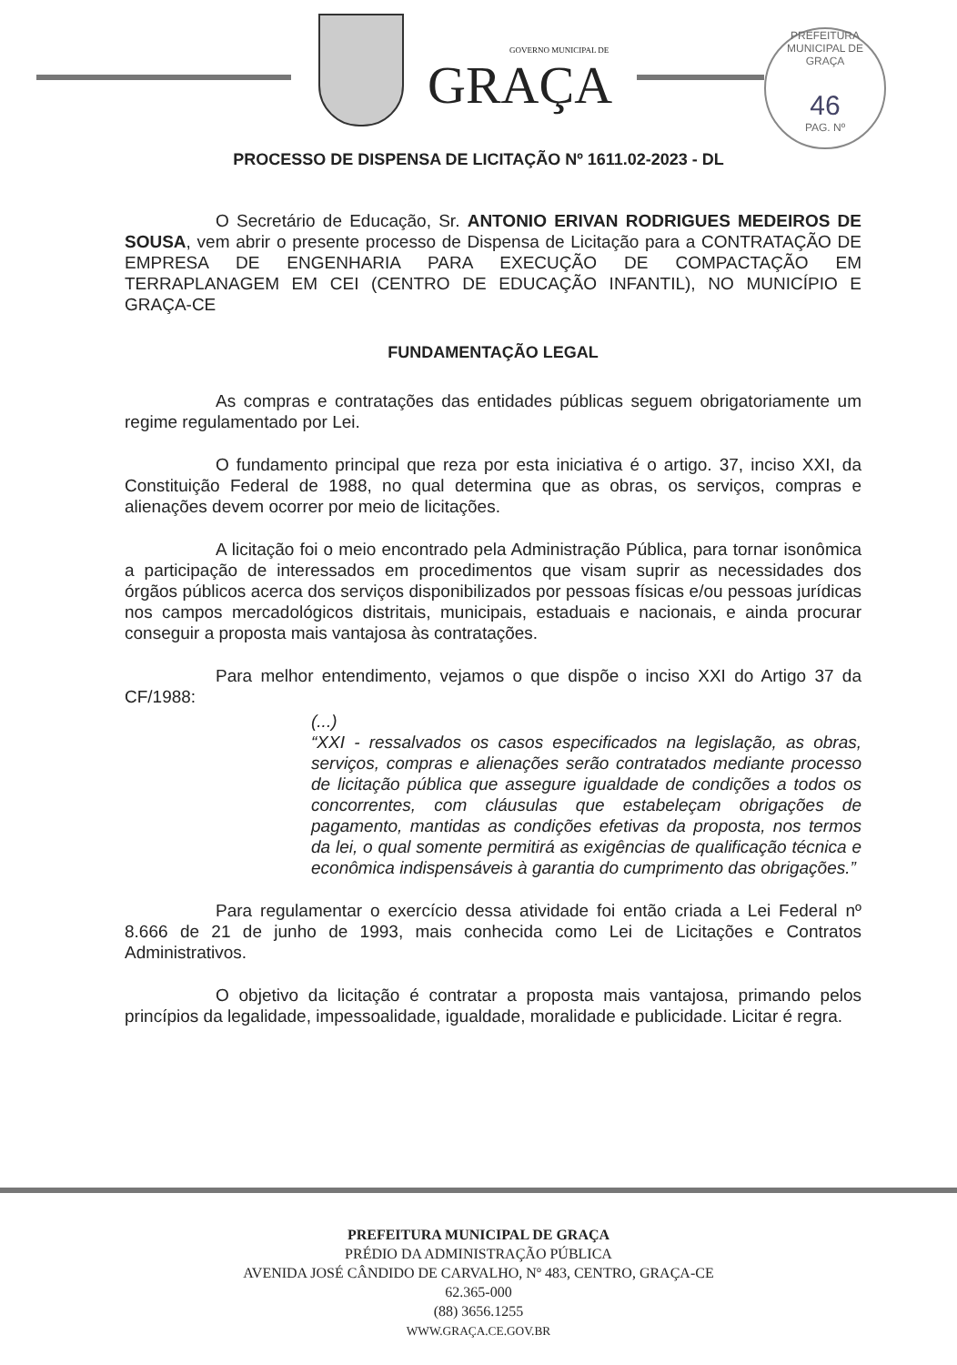GOVERNO MUNICIPAL DE
GRAÇA
PREFEITURA MUNICIPAL DE GRAÇA
46
PAG. Nº
PROCESSO DE DISPENSA DE LICITAÇÃO Nº 1611.02-2023 - DL
O Secretário de Educação, Sr. ANTONIO ERIVAN RODRIGUES MEDEIROS DE SOUSA, vem abrir o presente processo de Dispensa de Licitação para a CONTRATAÇÃO DE EMPRESA DE ENGENHARIA PARA EXECUÇÃO DE COMPACTAÇÃO EM TERRAPLANAGEM EM CEI (CENTRO DE EDUCAÇÃO INFANTIL), NO MUNICÍPIO E GRAÇA-CE
FUNDAMENTAÇÃO LEGAL
As compras e contratações das entidades públicas seguem obrigatoriamente um regime regulamentado por Lei.
O fundamento principal que reza por esta iniciativa é o artigo. 37, inciso XXI, da Constituição Federal de 1988, no qual determina que as obras, os serviços, compras e alienações devem ocorrer por meio de licitações.
A licitação foi o meio encontrado pela Administração Pública, para tornar isonômica a participação de interessados em procedimentos que visam suprir as necessidades dos órgãos públicos acerca dos serviços disponibilizados por pessoas físicas e/ou pessoas jurídicas nos campos mercadológicos distritais, municipais, estaduais e nacionais, e ainda procurar conseguir a proposta mais vantajosa às contratações.
Para melhor entendimento, vejamos o que dispõe o inciso XXI do Artigo 37 da CF/1988:
(...)
“XXI - ressalvados os casos especificados na legislação, as obras, serviços, compras e alienações serão contratados mediante processo de licitação pública que assegure igualdade de condições a todos os concorrentes, com cláusulas que estabeleçam obrigações de pagamento, mantidas as condições efetivas da proposta, nos termos da lei, o qual somente permitirá as exigências de qualificação técnica e econômica indispensáveis à garantia do cumprimento das obrigações.”
Para regulamentar o exercício dessa atividade foi então criada a Lei Federal nº 8.666 de 21 de junho de 1993, mais conhecida como Lei de Licitações e Contratos Administrativos.
O objetivo da licitação é contratar a proposta mais vantajosa, primando pelos princípios da legalidade, impessoalidade, igualdade, moralidade e publicidade. Licitar é regra.
PREFEITURA MUNICIPAL DE GRAÇA
PRÉDIO DA ADMINISTRAÇÃO PÚBLICA
AVENIDA JOSÉ CÂNDIDO DE CARVALHO, Nº 483, CENTRO, GRAÇA-CE
62.365-000
(88) 3656.1255
WWW.GRAÇA.CE.GOV.BR